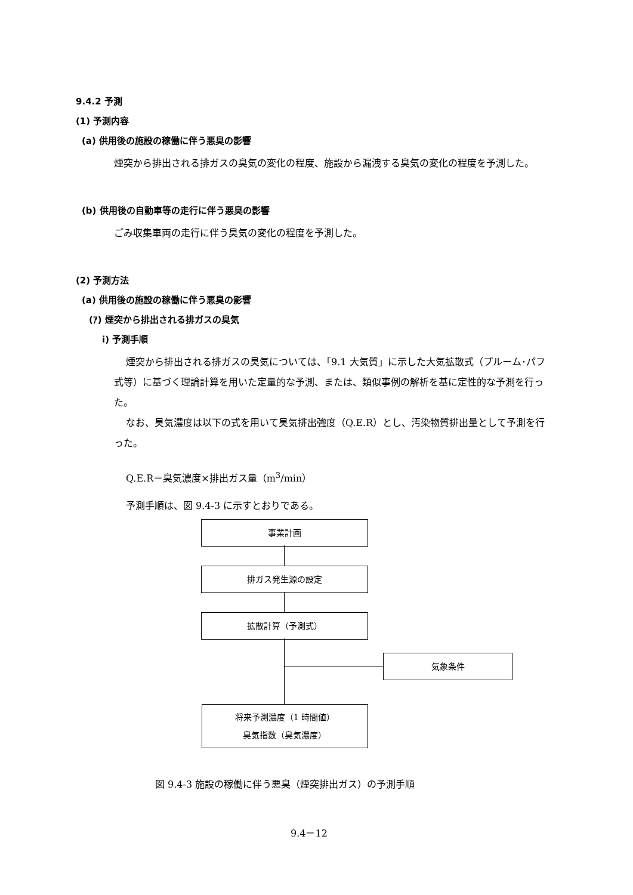9.4.2 予測
(1) 予測内容
(a) 供用後の施設の稼働に伴う悪臭の影響
煙突から排出される排ガスの臭気の変化の程度、施設から漏洩する臭気の変化の程度を予測した。
(b) 供用後の自動車等の走行に伴う悪臭の影響
ごみ収集車両の走行に伴う臭気の変化の程度を予測した。
(2) 予測方法
(a) 供用後の施設の稼働に伴う悪臭の影響
(ｱ) 煙突から排出される排ガスの臭気
i) 予測手順
煙突から排出される排ガスの臭気については、「9.1 大気質」に示した大気拡散式（プルーム･パフ式等）に基づく理論計算を用いた定量的な予測、または、類似事例の解析を基に定性的な予測を行った。
なお、臭気濃度は以下の式を用いて臭気排出強度（Q.E.R）とし、汚染物質排出量として予測を行った。
Q.E.R＝臭気濃度×排出ガス量（m<sup>3</sup>/min）
予測手順は、図 9.4-3 に示すとおりである。
事業計画
排ガス発生源の設定
拡散計算（予測式）
気象条件
将来予測濃度（1 時間値）
臭気指数（臭気濃度）
図 9.4-3 施設の稼働に伴う悪臭（煙突排出ガス）の予測手順
9.4－12